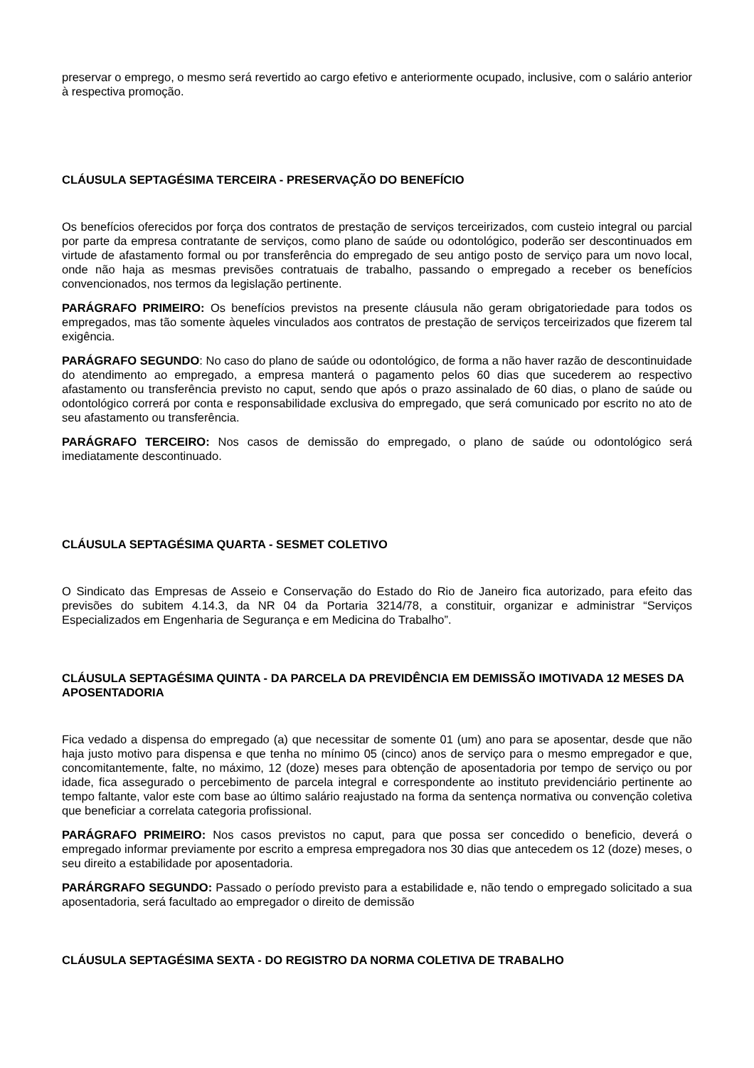preservar o emprego, o mesmo será revertido ao cargo efetivo e anteriormente ocupado, inclusive, com o salário anterior à respectiva promoção.
CLÁUSULA SEPTAGÉSIMA TERCEIRA - PRESERVAÇÃO DO BENEFÍCIO
Os benefícios oferecidos por força dos contratos de prestação de serviços terceirizados, com custeio integral ou parcial por parte da empresa contratante de serviços, como plano de saúde ou odontológico, poderão ser descontinuados em virtude de afastamento formal ou por transferência do empregado de seu antigo posto de serviço para um novo local, onde não haja as mesmas previsões contratuais de trabalho, passando o empregado a receber os benefícios convencionados, nos termos da legislação pertinente.
PARÁGRAFO PRIMEIRO: Os benefícios previstos na presente cláusula não geram obrigatoriedade para todos os empregados, mas tão somente àqueles vinculados aos contratos de prestação de serviços terceirizados que fizerem tal exigência.
PARÁGRAFO SEGUNDO: No caso do plano de saúde ou odontológico, de forma a não haver razão de descontinuidade do atendimento ao empregado, a empresa manterá o pagamento pelos 60 dias que sucederem ao respectivo afastamento ou transferência previsto no caput, sendo que após o prazo assinalado de 60 dias, o plano de saúde ou odontológico correrá por conta e responsabilidade exclusiva do empregado, que será comunicado por escrito no ato de seu afastamento ou transferência.
PARÁGRAFO TERCEIRO: Nos casos de demissão do empregado, o plano de saúde ou odontológico será imediatamente descontinuado.
CLÁUSULA SEPTAGÉSIMA QUARTA - SESMET COLETIVO
O Sindicato das Empresas de Asseio e Conservação do Estado do Rio de Janeiro fica autorizado, para efeito das previsões do subitem 4.14.3, da NR 04 da Portaria 3214/78, a constituir, organizar e administrar “Serviços Especializados em Engenharia de Segurança e em Medicina do Trabalho”.
CLÁUSULA SEPTAGÉSIMA QUINTA - DA PARCELA DA PREVIDÊNCIA EM DEMISSÃO IMOTIVADA 12 MESES DA APOSENTADORIA
Fica vedado a dispensa do empregado (a) que necessitar de somente 01 (um) ano para se aposentar, desde que não haja justo motivo para dispensa e que tenha no mínimo 05 (cinco) anos de serviço para o mesmo empregador e que, concomitantemente, falte, no máximo, 12 (doze) meses para obtenção de aposentadoria por tempo de serviço ou por idade, fica assegurado o percebimento de parcela integral e correspondente ao instituto previdenciário pertinente ao tempo faltante, valor este com base ao último salário reajustado na forma da sentença normativa ou convenção coletiva que beneficiar a correlata categoria profissional.
PARÁGRAFO PRIMEIRO: Nos casos previstos no caput, para que possa ser concedido o beneficio, deverá o empregado informar previamente por escrito a empresa empregadora nos 30 dias que antecedem os 12 (doze) meses, o seu direito a estabilidade por aposentadoria.
PARÁRGRAFO SEGUNDO: Passado o período previsto para a estabilidade e, não tendo o empregado solicitado a sua aposentadoria, será facultado ao empregador o direito de demissão
CLÁUSULA SEPTAGÉSIMA SEXTA - DO REGISTRO DA NORMA COLETIVA DE TRABALHO